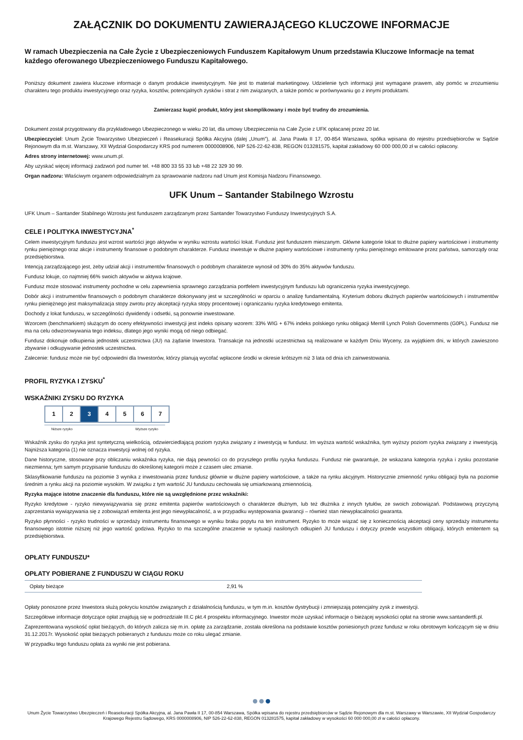ZAŁĄCZNIK DO DOKUMENTU ZAWIERAJĄCEGO KLUCZOWE INFORMACJE
W ramach Ubezpieczenia na Całe Życie z Ubezpieczeniowych Funduszem Kapitałowym Unum przedstawia Kluczowe Informacje na temat każdego oferowanego Ubezpieczeniowego Funduszu Kapitałowego.
Poniższy dokument zawiera kluczowe informacje o danym produkcie inwestycyjnym. Nie jest to materiał marketingowy. Udzielenie tych informacji jest wymagane prawem, aby pomóc w zrozumieniu charakteru tego produktu inwestycyjnego oraz ryzyka, kosztów, potencjalnych zysków i strat z nim związanych, a także pomóc w porównywaniu go z innymi produktami.
Zamierzasz kupić produkt, który jest skomplikowany i może być trudny do zrozumienia.
Dokument został przygotowany dla przykładowego Ubezpieczonego w wieku 20 lat, dla umowy Ubezpieczenia na Całe Życie z UFK opłacanej przez 20 lat.
Ubezpieczyciel: Unum Życie Towarzystwo Ubezpieczeń i Reasekuracji Spółka Akcyjna (dalej „Unum”), al. Jana Pawła II 17, 00-854 Warszawa, spółka wpisana do rejestru przedsiębiorców w Sądzie Rejonowym dla m.st. Warszawy, XII Wydział Gospodarczy KRS pod numerem 0000008906, NIP 526-22-62-838, REGON 013281575, kapitał zakładowy 60 000 000,00 zł w całości opłacony.
Adres strony internetowej: www.unum.pl.
Aby uzyskać więcej informacji zadzwoń pod numer tel. +48 800 33 55 33 lub +48 22 329 30 99.
Organ nadzoru: Właściwym organem odpowiedzialnym za sprawowanie nadzoru nad Unum jest Komisja Nadzoru Finansowego.
UFK Unum – Santander Stabilnego Wzrostu
UFK Unum – Santander Stabilnego Wzrostu jest funduszem zarządzanym przez Santander Towarzystwo Funduszy Inwestycyjnych S.A.
CELE I POLITYKA INWESTYCYJNA<sup>*</sup>
Celem inwestycyjnym funduszu jest wzrost wartości jego aktywów w wyniku wzrostu wartości lokat. Fundusz jest funduszem mieszanym. Główne kategorie lokat to dłużne papiery wartościowe i instrumenty rynku pieniężnego oraz akcje i instrumenty finansowe o podobnym charakterze. Fundusz inwestuje w dłużne papiery wartościowe i instrumenty rynku pieniężnego emitowane przez państwa, samorządy oraz przedsiębiorstwa.
Intencją zarządzającego jest, żeby udział akcji i instrumentów finansowych o podobnym charakterze wynosił od 30% do 35% aktywów funduszu.
Fundusz lokuje, co najmniej 66% swoich aktywów w aktywa krajowe.
Fundusz może stosować instrumenty pochodne w celu zapewnienia sprawnego zarządzania portfelem inwestycyjnym funduszu lub ograniczenia ryzyka inwestycyjnego.
Dobór akcji i instrumentów finansowych o podobnym charakterze dokonywany jest w szczególności w oparciu o analizę fundamentalną. Kryterium doboru dłużnych papierów wartościowych i instrumentów rynku pieniężnego jest maksymalizacja stopy zwrotu przy akceptacji ryzyka stopy procentowej i ograniczaniu ryzyka kredytowego emitenta.
Dochody z lokat funduszu, w szczególności dywidendy i odsetki, są ponownie inwestowane.
Wzorcem (benchmarkiem) służącym do oceny efektywności inwestycji jest indeks opisany wzorem: 33% WIG + 67% indeks polskiego rynku obligacji Merrill Lynch Polish Governments (G0PL). Fundusz nie ma na celu odwzorowywania tego indeksu, dlatego jego wyniki mogą od niego odbiegać.
Fundusz dokonuje odkupienia jednostek uczestnictwa (JU) na żądanie Inwestora. Transakcje na jednostki uczestnictwa są realizowane w każdym Dniu Wyceny, za wyjątkiem dni, w których zawieszono zbywanie i odkupywanie jednostek uczestnictwa.
Zalecenie: fundusz może nie być odpowiedni dla Inwestorów, którzy planują wycofać wpłacone środki w okresie krótszym niż 3 lata od dnia ich zainwestowania.
PROFIL RYZYKA I ZYSKU<sup>*</sup>
WSKAŹNIKI ZYSKU DO RYZYKA
| 1 | 2 | 3 | 4 | 5 | 6 | 7 |
Niższe ryzyko Wyższe ryzyko
Wskaźnik zysku do ryzyka jest syntetyczną wielkością, odzwierciedlającą poziom ryzyka związany z inwestycją w fundusz. Im wyższa wartość wskaźnika, tym wyższy poziom ryzyka związany z inwestycją. Najniższa kategoria (1) nie oznacza inwestycji wolnej od ryzyka.
Dane historyczne, stosowane przy obliczaniu wskaźnika ryzyka, nie dają pewności co do przyszłego profilu ryzyka funduszu. Fundusz nie gwarantuje, że wskazana kategoria ryzyka i zysku pozostanie niezmienna; tym samym przypisanie funduszu do określonej kategorii może z czasem ulec zmianie.
Sklasyfikowanie funduszu na poziomie 3 wynika z inwestowania przez fundusz głównie w dłużne papiery wartościowe, a także na rynku akcyjnym. Historycznie zmienność rynku obligacji była na poziomie średnim a rynku akcji na poziomie wysokim. W związku z tym wartość JU funduszu cechowała się umiarkowaną zmiennością.
Ryzyka mające istotne znaczenie dla funduszu, które nie są uwzględnione przez wskaźniki:
Ryzyko kredytowe - ryzyko niewywiązywania się przez emitenta papierów wartościowych o charakterze dłużnym, lub też dłużnika z innych tytułów, ze swoich zobowiązań. Podstawową przyczyną zaprzestania wywiązywania się z zobowiązań emitenta jest jego niewypłacalność, a w przypadku występowania gwarancji – również stan niewypłacalności gwaranta.
Ryzyko płynności - ryzyko trudności w sprzedaży instrumentu finansowego w wyniku braku popytu na ten instrument. Ryzyko to może wiązać się z koniecznością akceptacji ceny sprzedaży instrumentu finansowego istotnie niższej niż jego wartość godziwa. Ryzyko to ma szczególne znaczenie w sytuacji nasilonych odkupień JU funduszu i dotyczy przede wszystkim obligacji, których emitentem są przedsiębiorstwa.
OPŁATY FUNDUSZU*
OPŁATY POBIERANE Z FUNDUSZU W CIĄGU ROKU
| Opłaty bieżące | 2,91 % |
Opłaty ponoszone przez Inwestora służą pokryciu kosztów związanych z działalnością funduszu, w tym m.in. kosztów dystrybucji i zmniejszają potencjalny zysk z inwestycji.
Szczegółowe informacje dotyczące opłat znajdują się w podrozdziale III.C pkt.4 prospektu informacyjnego. Inwestor może uzyskać informacje o bieżącej wysokości opłat na stronie www.santandertfi.pl.
Zaprezentowana wysokość opłat bieżących, do których zalicza się m.in. opłatę za zarządzanie, została określona na podstawie kosztów poniesionych przez fundusz w roku obrotowym kończącym się w dniu 31.12.2017r. Wysokość opłat bieżących pobieranych z funduszu może co roku ulegać zmianie.
W przypadku tego funduszu opłata za wyniki nie jest pobierana.
Unum Życie Towarzystwo Ubezpieczeń i Reasekuracji Spółka Akcyjna, al. Jana Pawła II 17, 00-854 Warszawa, Spółka wpisana do rejestru przedsiębiorców w Sądzie Rejonowym dla m.st. Warszawy w Warszawie, XII Wydział Gospodarczy Krajowego Rejestru Sądowego, KRS 0000008906, NIP 526-22-62-838, REGON 013281575, kapitał zakładowy w wysokości 60 000 000,00 zł w całości opłacony.